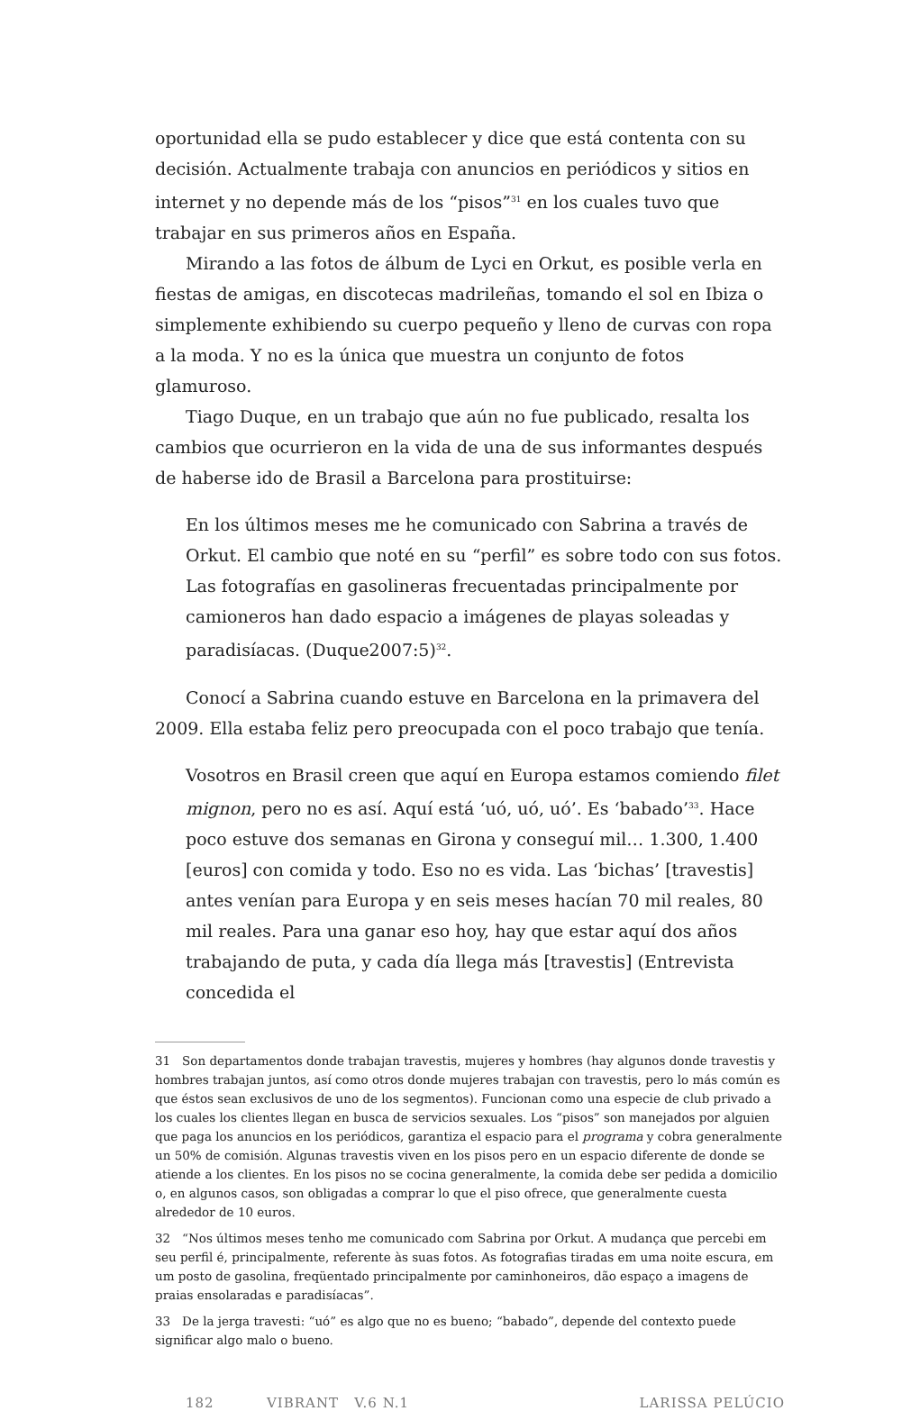oportunidad ella se pudo establecer y dice que está contenta con su decisión. Actualmente trabaja con anuncios en periódicos y sitios en internet y no depende más de los “pisos”<sup>31</sup> en los cuales tuvo que trabajar en sus primeros años en España.
Mirando a las fotos de álbum de Lyci en Orkut, es posible verla en fiestas de amigas, en discotecas madrileñas, tomando el sol en Ibiza o simplemente exhibiendo su cuerpo pequeño y lleno de curvas con ropa a la moda. Y no es la única que muestra un conjunto de fotos glamuroso.
Tiago Duque, en un trabajo que aún no fue publicado, resalta los cambios que ocurrieron en la vida de una de sus informantes después de haberse ido de Brasil a Barcelona para prostituirse:
En los últimos meses me he comunicado con Sabrina a través de Orkut. El cambio que noté en su “perfil” es sobre todo con sus fotos. Las fotografías en gasolineras frecuentadas principalmente por camioneros han dado espacio a imágenes de playas soleadas y paradisíacas. (Duque2007:5)<sup>32</sup>.
Conocí a Sabrina cuando estuve en Barcelona en la primavera del 2009. Ella estaba feliz pero preocupada con el poco trabajo que tenía.
Vosotros en Brasil creen que aquí en Europa estamos comiendo filet mignon, pero no es así. Aquí está ‘uó, uó, uó’. Es ‘babado’<sup>33</sup>. Hace poco estuve dos semanas en Girona y conseguí mil… 1.300, 1.400 [euros] con comida y todo. Eso no es vida. Las ‘bichas’ [travestis] antes venían para Europa y en seis meses hacían 70 mil reales, 80 mil reales. Para una ganar eso hoy, hay que estar aquí dos años trabajando de puta, y cada día llega más [travestis] (Entrevista concedida el
31 Son departamentos donde trabajan travestis, mujeres y hombres (hay algunos donde travestis y hombres trabajan juntos, así como otros donde mujeres trabajan con travestis, pero lo más común es que éstos sean exclusivos de uno de los segmentos). Funcionan como una especie de club privado a los cuales los clientes llegan en busca de servicios sexuales. Los “pisos” son manejados por alguien que paga los anuncios en los periódicos, garantiza el espacio para el programa y cobra generalmente un 50% de comisión. Algunas travestis viven en los pisos pero en un espacio diferente de donde se atiende a los clientes. En los pisos no se cocina generalmente, la comida debe ser pedida a domicilio o, en algunos casos, son obligadas a comprar lo que el piso ofrece, que generalmente cuesta alrededor de 10 euros.
32 “Nos últimos meses tenho me comunicado com Sabrina por Orkut. A mudança que percebi em seu perfil é, principalmente, referente às suas fotos. As fotografias tiradas em uma noite escura, em um posto de gasolina, freqüentado principalmente por caminhoneiros, dão espaço a imagens de praias ensolaradas e paradisíacas”.
33 De la jerga travesti: “uó” es algo que no es bueno; “babado”, depende del contexto puede significar algo malo o bueno.
182 VIBRANT V.6 N.1 LARISSA PELÚCIO